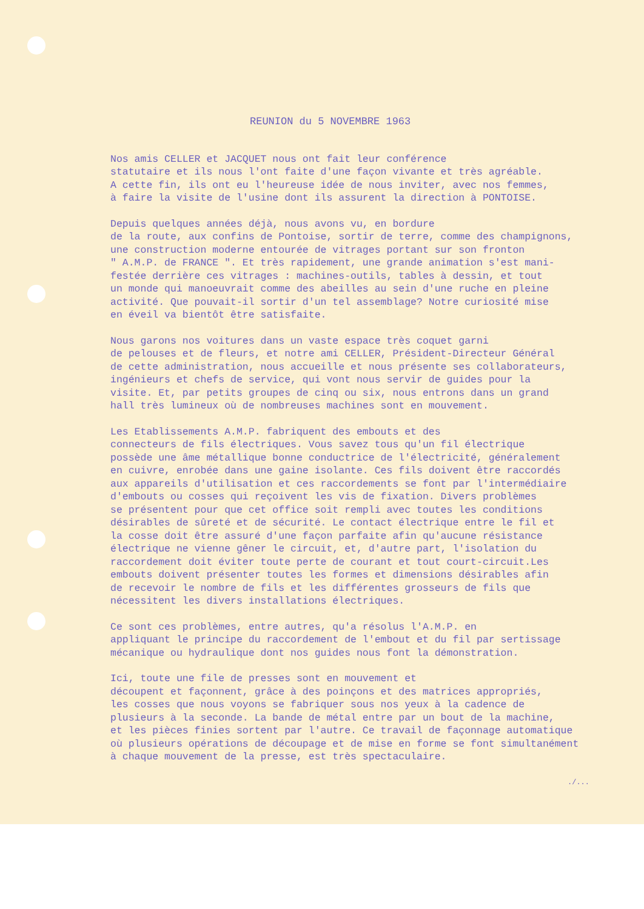REUNION du 5 NOVEMBRE 1963
Nos amis CELLER et JACQUET nous ont fait leur conférence statutaire et ils nous l'ont faite d'une façon vivante et très agréable. A cette fin, ils ont eu l'heureuse idée de nous inviter, avec nos femmes, à faire la visite de l'usine dont ils assurent la direction à PONTOISE.
Depuis quelques années déjà, nous avons vu, en bordure de la route, aux confins de Pontoise, sortir de terre, comme des champignons, une construction moderne entourée de vitrages portant sur son fronton " A.M.P. de FRANCE ". Et très rapidement, une grande animation s'est mani- festée derrière ces vitrages : machines-outils, tables à dessin, et tout un monde qui manoeuvrait comme des abeilles au sein d'une ruche en pleine activité. Que pouvait-il sortir d'un tel assemblage? Notre curiosité mise en éveil va bientôt être satisfaite.
Nous garons nos voitures dans un vaste espace très coquet garni de pelouses et de fleurs, et notre ami CELLER, Président-Directeur Général de cette administration, nous accueille et nous présente ses collaborateurs, ingénieurs et chefs de service, qui vont nous servir de guides pour la visite. Et, par petits groupes de cinq ou six, nous entrons dans un grand hall très lumineux où de nombreuses machines sont en mouvement.
Les Etablissements A.M.P. fabriquent des embouts et des connecteurs de fils électriques. Vous savez tous qu'un fil électrique possède une âme métallique bonne conductrice de l'électricité, généralement en cuivre, enrobée dans une gaine isolante. Ces fils doivent être raccordés aux appareils d'utilisation et ces raccordements se font par l'intermédiaire d'embouts ou cosses qui reçoivent les vis de fixation. Divers problèmes se présentent pour que cet office soit rempli avec toutes les conditions désirables de sûreté et de sécurité. Le contact électrique entre le fil et la cosse doit être assuré d'une façon parfaite afin qu'aucune résistance électrique ne vienne gêner le circuit, et, d'autre part, l'isolation du raccordement doit éviter toute perte de courant et tout court-circuit.Les embouts doivent présenter toutes les formes et dimensions désirables afin de recevoir le nombre de fils et les différentes grosseurs de fils que nécessitent les divers installations électriques.
Ce sont ces problèmes, entre autres, qu'a résolus l'A.M.P. en appliquant le principe du raccordement de l'embout et du fil par sertissage mécanique ou hydraulique dont nos guides nous font la démonstration.
Ici, toute une file de presses sont en mouvement et découpent et façonnent, grâce à des poinçons et des matrices appropriés, les cosses que nous voyons se fabriquer sous nos yeux à la cadence de plusieurs à la seconde. La bande de métal entre par un bout de la machine, et les pièces finies sortent par l'autre. Ce travail de façonnage automatique où plusieurs opérations de découpage et de mise en forme se font simultanément à chaque mouvement de la presse, est très spectaculaire.
./...